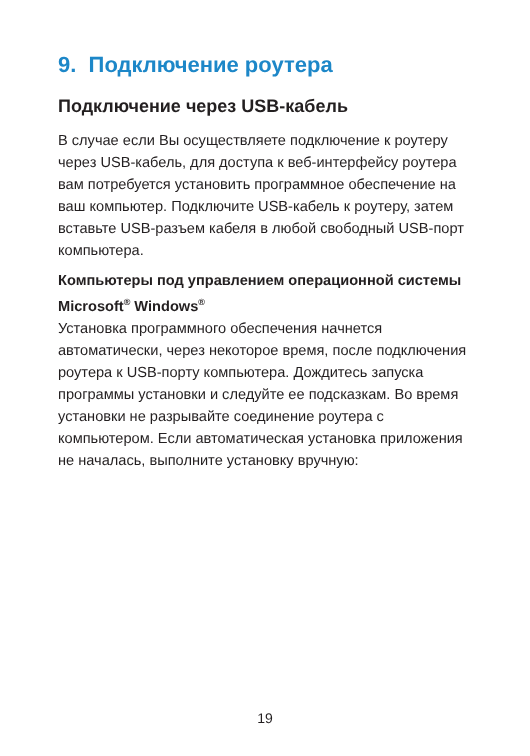9. Подключение роутера
Подключение через USB-кабель
В случае если Вы осуществляете подключение к роутеру через USB-кабель, для доступа к веб-интерфейсу роутера вам потребуется установить программное обеспечение на ваш компьютер. Подключите USB-кабель к роутеру, затем вставьте USB-разъем кабеля в любой свободный USB-порт компьютера.
Компьютеры под управлением операционной системы Microsoft<sup>®</sup> Windows<sup>®</sup>
Установка программного обеспечения начнется автоматически, через некоторое время, после подключения роутера к USB-порту компьютера. Дождитесь запуска программы установки и следуйте ее подсказкам. Во время установки не разрывайте соединение роутера с компьютером. Если автоматическая установка приложения не началась, выполните установку вручную:
19